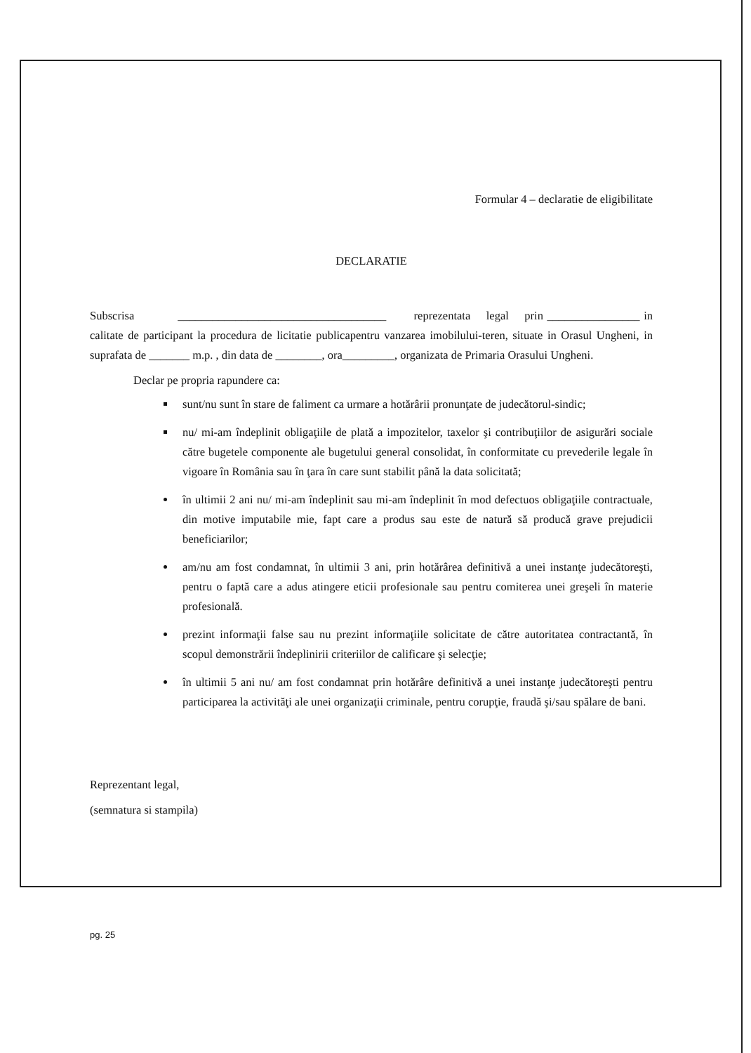Formular 4 – declaratie de eligibilitate
DECLARATIE
Subscrisa ____________________________________ reprezentata legal prin ________________ in calitate de participant la procedura de licitatie publicapentru vanzarea imobilului-teren, situate in Orasul Ungheni, in suprafata de _______ m.p. , din data de ________, ora_________, organizata de Primaria Orasului Ungheni.
Declar pe propria rapundere ca:
sunt/nu sunt în stare de faliment ca urmare a hotărârii pronunţate de judecătorul-sindic;
nu/ mi-am îndeplinit obligaţiile de plată a impozitelor, taxelor şi contribuţiilor de asigurări sociale către bugetele componente ale bugetului general consolidat, în conformitate cu prevederile legale în vigoare în România sau în ţara în care sunt stabilit până la data solicitată;
în ultimii 2 ani nu/ mi-am îndeplinit sau mi-am îndeplinit în mod defectuos obligaţiile contractuale, din motive imputabile mie, fapt care a produs sau este de natură să producă grave prejudicii beneficiarilor;
am/nu am fost condamnat, în ultimii 3 ani, prin hotărârea definitivă a unei instanţe judecătoreşti, pentru o faptă care a adus atingere eticii profesionale sau pentru comiterea unei greşeli în materie profesională.
prezint informaţii false sau nu prezint informaţiile solicitate de către autoritatea contractantă, în scopul demonstrării îndeplinirii criteriilor de calificare şi selecţie;
în ultimii 5 ani nu/ am fost condamnat prin hotărâre definitivă a unei instanţe judecătoreşti pentru participarea la activităţi ale unei organizaţii criminale, pentru corupţie, fraudă şi/sau spălare de bani.
Reprezentant legal,
(semnatura si stampila)
pg. 25